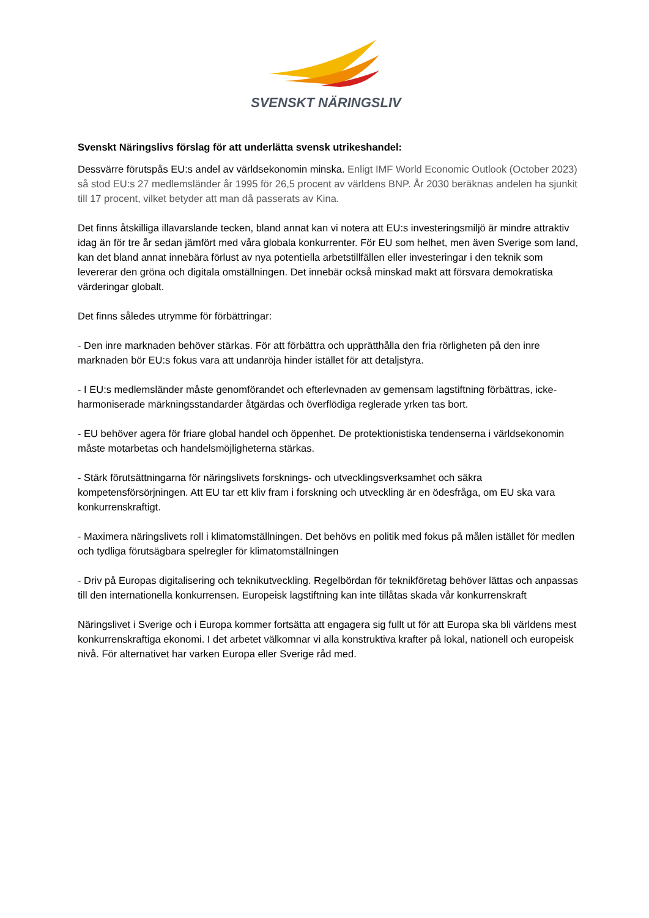SVENSKT NÄRINGSLIV
Svenskt Näringslivs förslag för att underlätta svensk utrikeshandel:
Dessvärre förutspås EU:s andel av världsekonomin minska. Enligt IMF World Economic Outlook (October 2023) så stod EU:s 27 medlemsländer år 1995 för 26,5 procent av världens BNP. År 2030 beräknas andelen ha sjunkit till 17 procent, vilket betyder att man då passerats av Kina.
Det finns åtskilliga illavarslande tecken, bland annat kan vi notera att EU:s investeringsmiljö är mindre attraktiv idag än för tre år sedan jämfört med våra globala konkurrenter. För EU som helhet, men även Sverige som land, kan det bland annat innebära förlust av nya potentiella arbetstillfällen eller investeringar i den teknik som levererar den gröna och digitala omställningen. Det innebär också minskad makt att försvara demokratiska värderingar globalt.
Det finns således utrymme för förbättringar:
- Den inre marknaden behöver stärkas. För att förbättra och upprätthålla den fria rörligheten på den inre marknaden bör EU:s fokus vara att undanröja hinder istället för att detaljstyra.
- I EU:s medlemsländer måste genomförandet och efterlevnaden av gemensam lagstiftning förbättras, icke-harmoniserade märkningsstandarder åtgärdas och överflödiga reglerade yrken tas bort.
- EU behöver agera för friare global handel och öppenhet. De protektionistiska tendenserna i världsekonomin måste motarbetas och handelsmöjligheterna stärkas.
- Stärk förutsättningarna för näringslivets forsknings- och utvecklingsverksamhet och säkra kompetensförsörjningen. Att EU tar ett kliv fram i forskning och utveckling är en ödesfråga, om EU ska vara konkurrenskraftigt.
- Maximera näringslivets roll i klimatomställningen. Det behövs en politik med fokus på målen istället för medlen och tydliga förutsägbara spelregler för klimatomställningen
- Driv på Europas digitalisering och teknikutveckling. Regelbördan för teknikföretag behöver lättas och anpassas till den internationella konkurrensen. Europeisk lagstiftning kan inte tillåtas skada vår konkurrenskraft
Näringslivet i Sverige och i Europa kommer fortsätta att engagera sig fullt ut för att Europa ska bli världens mest konkurrenskraftiga ekonomi. I det arbetet välkomnar vi alla konstruktiva krafter på lokal, nationell och europeisk nivå. För alternativet har varken Europa eller Sverige råd med.